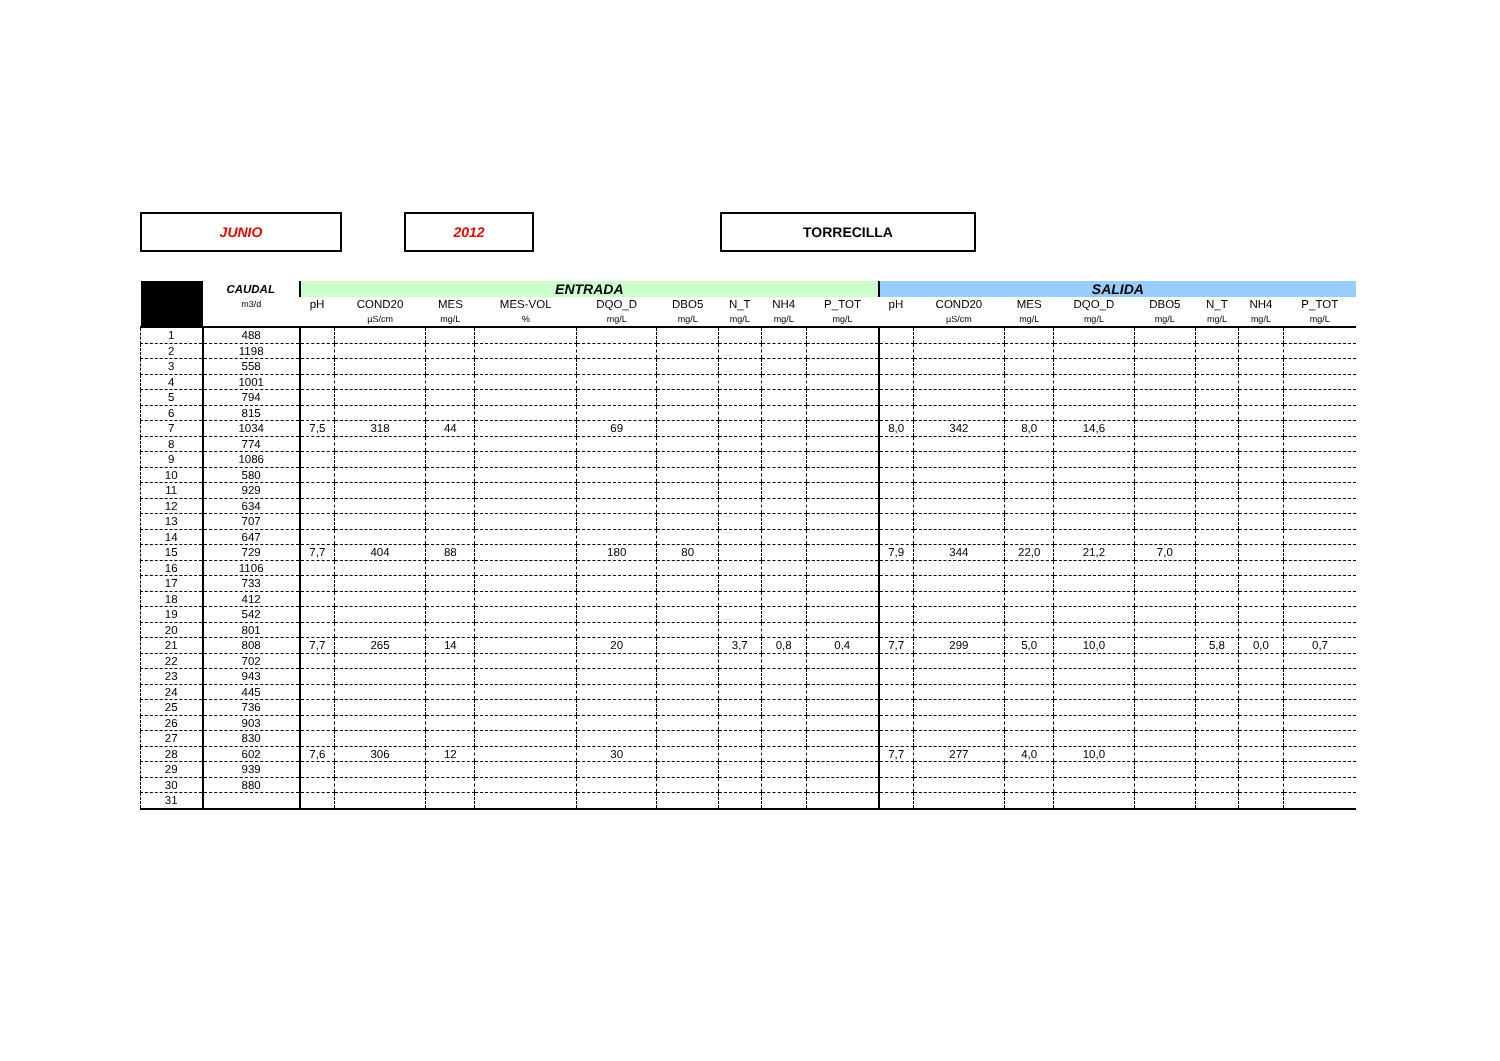JUNIO 2012 TORRECILLA
| | CAUDAL | ENTRADA | | | | | | | | | SALIDA | | | | | | | |
| --- | --- | --- | --- | --- | --- | --- | --- | --- | --- | --- | --- | --- | --- | --- | --- | --- | --- | --- |
| | m3/d | pH | COND20 | MES | MES-VOL | DQO_D | DBO5 | N_T | NH4 | P_TOT | pH | COND20 | MES | DQO_D | DBO5 | N_T | NH4 | P_TOT |
| | | | µS/cm | mg/L | % | mg/L | mg/L | mg/L | mg/L | mg/L | | µS/cm | mg/L | mg/L | mg/L | mg/L | mg/L | mg/L |
| 1 | 488 | | | | | | | | | | | | | | | | | |
| 2 | 1198 | | | | | | | | | | | | | | | | | |
| 3 | 558 | | | | | | | | | | | | | | | | | |
| 4 | 1001 | | | | | | | | | | | | | | | | | |
| 5 | 794 | | | | | | | | | | | | | | | | | |
| 6 | 815 | | | | | | | | | | | | | | | | | |
| 7 | 1034 | 7,5 | 318 | 44 | | 69 | | | | | 8,0 | 342 | 8,0 | 14,6 | | | | |
| 8 | 774 | | | | | | | | | | | | | | | | | |
| 9 | 1086 | | | | | | | | | | | | | | | | | |
| 10 | 580 | | | | | | | | | | | | | | | | | |
| 11 | 929 | | | | | | | | | | | | | | | | | |
| 12 | 634 | | | | | | | | | | | | | | | | | |
| 13 | 707 | | | | | | | | | | | | | | | | | |
| 14 | 647 | | | | | | | | | | | | | | | | | |
| 15 | 729 | 7,7 | 404 | 88 | | 180 | 80 | | | | 7,9 | 344 | 22,0 | 21,2 | 7,0 | | | |
| 16 | 1106 | | | | | | | | | | | | | | | | | |
| 17 | 733 | | | | | | | | | | | | | | | | | |
| 18 | 412 | | | | | | | | | | | | | | | | | |
| 19 | 542 | | | | | | | | | | | | | | | | | |
| 20 | 801 | | | | | | | | | | | | | | | | | |
| 21 | 808 | 7,7 | 265 | 14 | | 20 | | 3,7 | 0,8 | 0,4 | 7,7 | 299 | 5,0 | 10,0 | | 5,8 | 0,0 | 0,7 |
| 22 | 702 | | | | | | | | | | | | | | | | | |
| 23 | 943 | | | | | | | | | | | | | | | | | |
| 24 | 445 | | | | | | | | | | | | | | | | | |
| 25 | 736 | | | | | | | | | | | | | | | | | |
| 26 | 903 | | | | | | | | | | | | | | | | | |
| 27 | 830 | | | | | | | | | | | | | | | | | |
| 28 | 602 | 7,6 | 306 | 12 | | 30 | | | | | 7,7 | 277 | 4,0 | 10,0 | | | | |
| 29 | 939 | | | | | | | | | | | | | | | | | |
| 30 | 880 | | | | | | | | | | | | | | | | | |
| 31 | | | | | | | | | | | | | | | | | | |